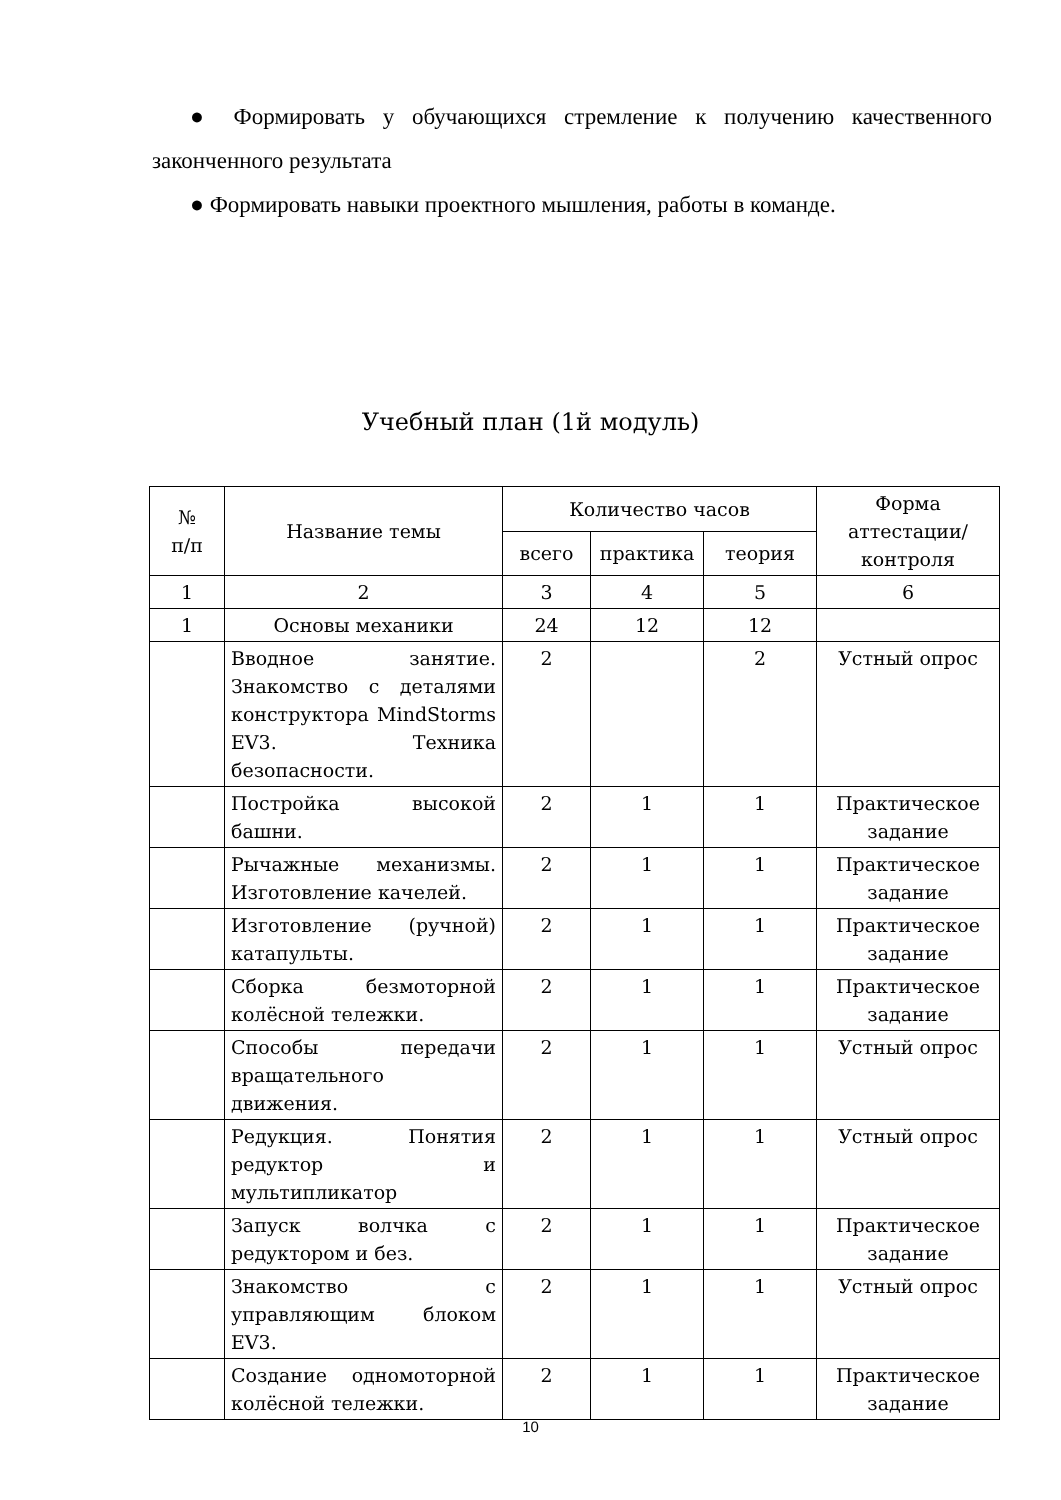● Формировать у обучающихся стремление к получению качественного законченного результата
● Формировать навыки проектного мышления, работы в команде.
Учебный план (1й модуль)
| № п/п | Название темы | Количество часов | | | Форма аттестации/ контроля |
| --- | --- | --- | --- | --- | --- |
| | | всего | практика | теория | |
| 1 | 2 | 3 | 4 | 5 | 6 |
| 1 | Основы механики | 24 | 12 | 12 | |
| | Вводное занятие. Знакомство с деталями конструктора MindStorms EV3. Техника безопасности. | 2 | | 2 | Устный опрос |
| | Постройка высокой башни. | 2 | 1 | 1 | Практическое задание |
| | Рычажные механизмы. Изготовление качелей. | 2 | 1 | 1 | Практическое задание |
| | Изготовление (ручной) катапульты. | 2 | 1 | 1 | Практическое задание |
| | Сборка безмоторной колёсной тележки. | 2 | 1 | 1 | Практическое задание |
| | Способы передачи вращательного движения. | 2 | 1 | 1 | Устный опрос |
| | Редукция. Понятия редуктор и мультипликатор | 2 | 1 | 1 | Устный опрос |
| | Запуск волчка с редуктором и без. | 2 | 1 | 1 | Практическое задание |
| | Знакомство с управляющим блоком EV3. | 2 | 1 | 1 | Устный опрос |
| | Создание одномоторной колёсной тележки. | 2 | 1 | 1 | Практическое задание |
10